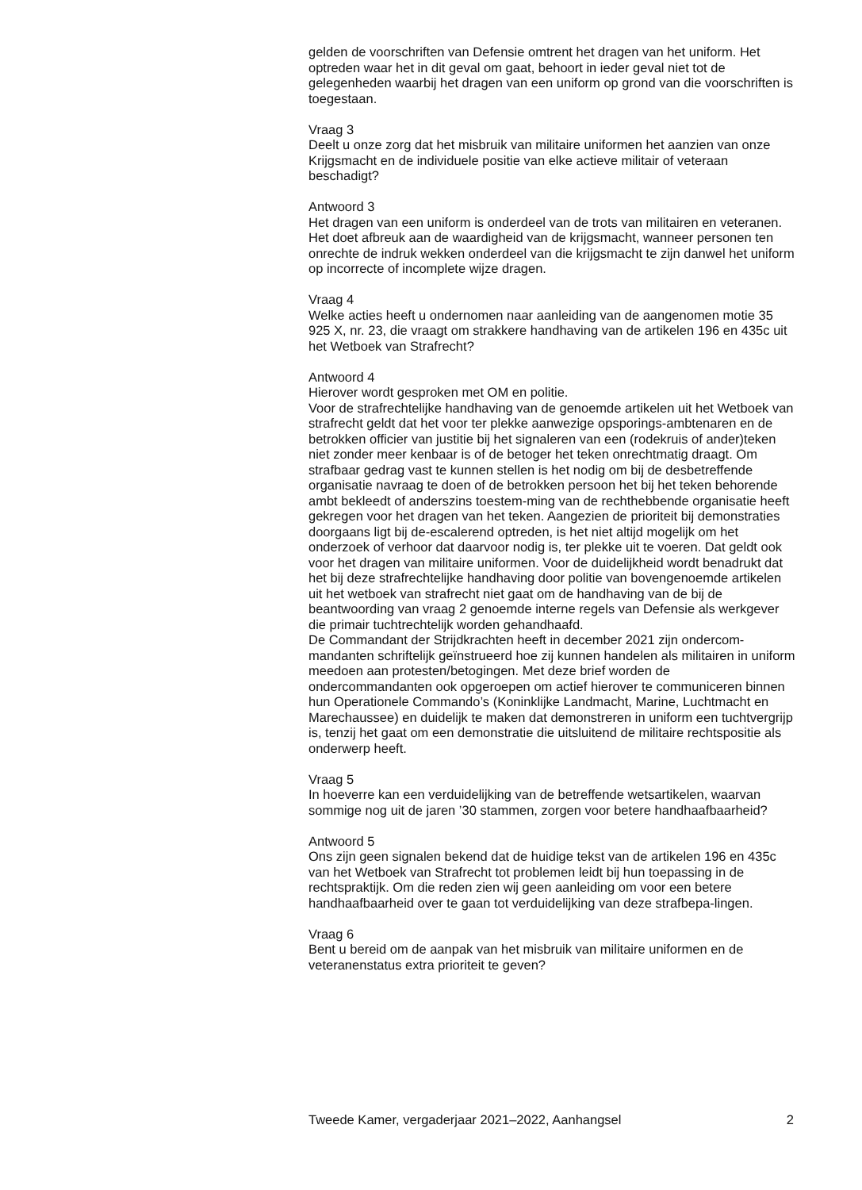gelden de voorschriften van Defensie omtrent het dragen van het uniform. Het optreden waar het in dit geval om gaat, behoort in ieder geval niet tot de gelegenheden waarbij het dragen van een uniform op grond van die voorschriften is toegestaan.
Vraag 3
Deelt u onze zorg dat het misbruik van militaire uniformen het aanzien van onze Krijgsmacht en de individuele positie van elke actieve militair of veteraan beschadigt?
Antwoord 3
Het dragen van een uniform is onderdeel van de trots van militairen en veteranen. Het doet afbreuk aan de waardigheid van de krijgsmacht, wanneer personen ten onrechte de indruk wekken onderdeel van die krijgsmacht te zijn danwel het uniform op incorrecte of incomplete wijze dragen.
Vraag 4
Welke acties heeft u ondernomen naar aanleiding van de aangenomen motie 35 925 X, nr. 23, die vraagt om strakkere handhaving van de artikelen 196 en 435c uit het Wetboek van Strafrecht?
Antwoord 4
Hierover wordt gesproken met OM en politie.
Voor de strafrechtelijke handhaving van de genoemde artikelen uit het Wetboek van strafrecht geldt dat het voor ter plekke aanwezige opsporings-ambtenaren en de betrokken officier van justitie bij het signaleren van een (rodekruis of ander)teken niet zonder meer kenbaar is of de betoger het teken onrechtmatig draagt. Om strafbaar gedrag vast te kunnen stellen is het nodig om bij de desbetreffende organisatie navraag te doen of de betrokken persoon het bij het teken behorende ambt bekleedt of anderszins toestem-ming van de rechthebbende organisatie heeft gekregen voor het dragen van het teken. Aangezien de prioriteit bij demonstraties doorgaans ligt bij de-escalerend optreden, is het niet altijd mogelijk om het onderzoek of verhoor dat daarvoor nodig is, ter plekke uit te voeren. Dat geldt ook voor het dragen van militaire uniformen. Voor de duidelijkheid wordt benadrukt dat het bij deze strafrechtelijke handhaving door politie van bovengenoemde artikelen uit het wetboek van strafrecht niet gaat om de handhaving van de bij de beantwoording van vraag 2 genoemde interne regels van Defensie als werkgever die primair tuchtrechtelijk worden gehandhaafd.
De Commandant der Strijdkrachten heeft in december 2021 zijn ondercom-mandanten schriftelijk geïnstrueerd hoe zij kunnen handelen als militairen in uniform meedoen aan protesten/betogingen. Met deze brief worden de ondercommandanten ook opgeroepen om actief hierover te communiceren binnen hun Operationele Commando’s (Koninklijke Landmacht, Marine, Luchtmacht en Marechaussee) en duidelijk te maken dat demonstreren in uniform een tuchtvergrijp is, tenzij het gaat om een demonstratie die uitsluitend de militaire rechtspositie als onderwerp heeft.
Vraag 5
In hoeverre kan een verduidelijking van de betreffende wetsartikelen, waarvan sommige nog uit de jaren ’30 stammen, zorgen voor betere handhaafbaarheid?
Antwoord 5
Ons zijn geen signalen bekend dat de huidige tekst van de artikelen 196 en 435c van het Wetboek van Strafrecht tot problemen leidt bij hun toepassing in de rechtspraktijk. Om die reden zien wij geen aanleiding om voor een betere handhaafbaarheid over te gaan tot verduidelijking van deze strafbepa-lingen.
Vraag 6
Bent u bereid om de aanpak van het misbruik van militaire uniformen en de veteranenstatus extra prioriteit te geven?
Tweede Kamer, vergaderjaar 2021–2022, Aanhangsel 2